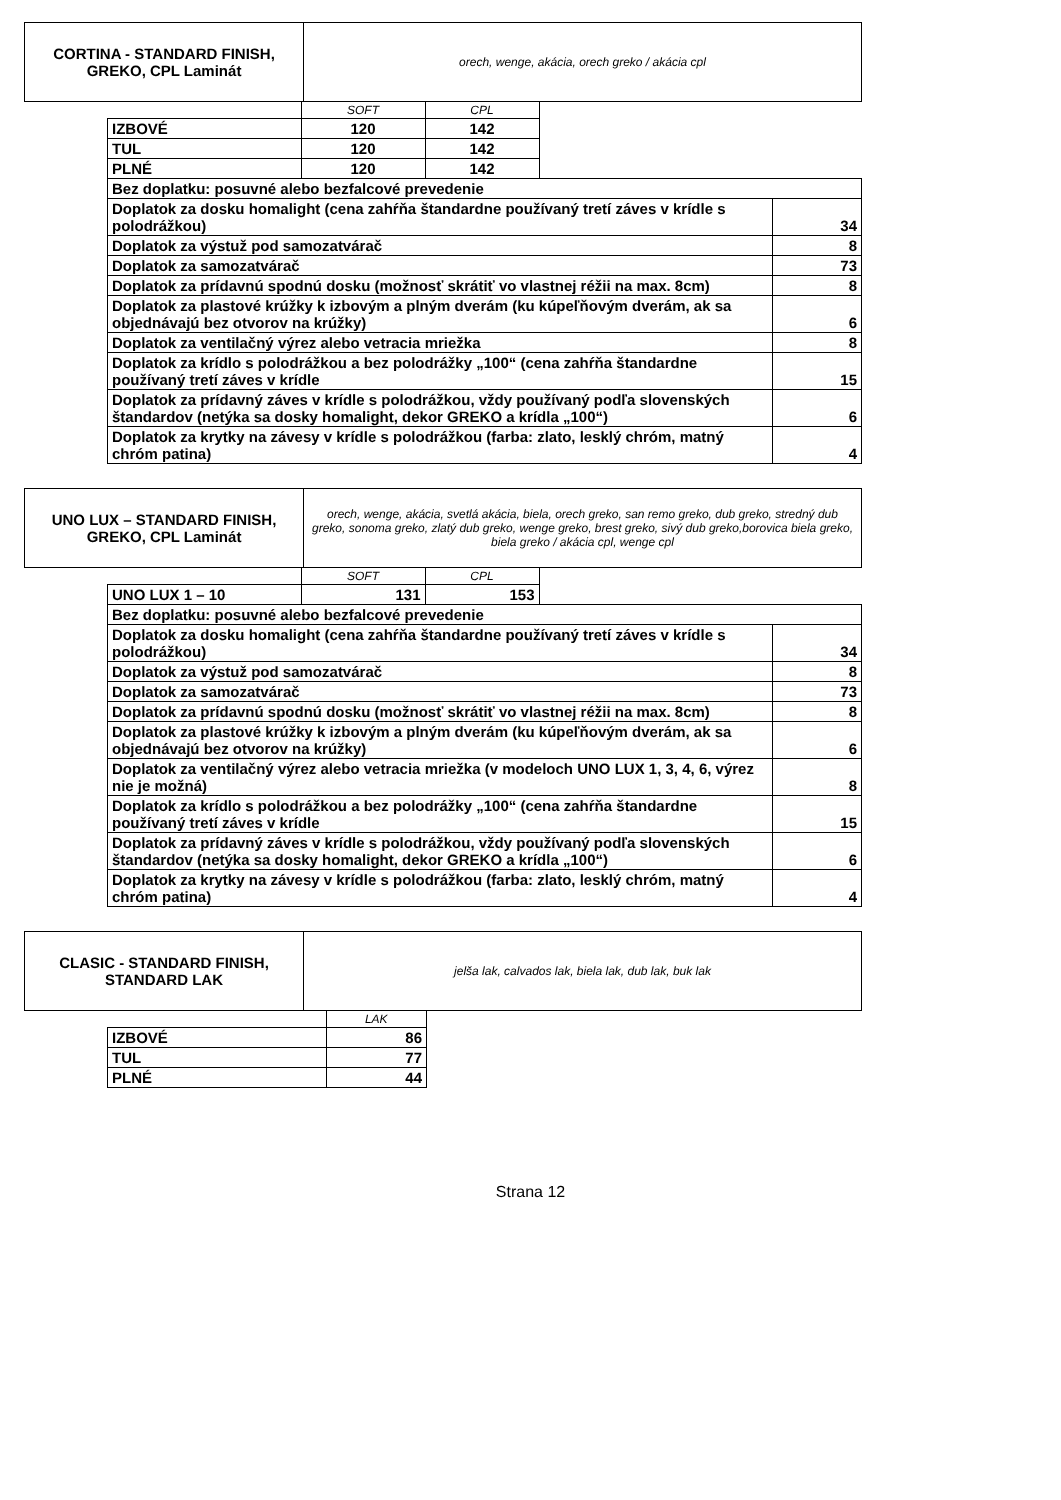| CORTINA - STANDARD FINISH, GREKO, CPL Laminát | orech, wenge, akácia, orech greko / akácia cpl |
| | SOFT | CPL | | |
| IZBOVÉ | 120 | 142 | | |
| TUL | 120 | 142 | | |
| PLNÉ | 120 | 142 | | |
| Bez doplatku: posuvné alebo bezfalcové prevedenie | | | | |
| Doplatok za dosku homalight (cena zahŕňa štandardne používaný tretí záves v krídle s polodrážkou) | | | | 34 |
| Doplatok za výstuž pod samozatvárač | | | | 8 |
| Doplatok za samozatvárač | | | | 73 |
| Doplatok za prídavnú spodnú dosku (možnosť skrátiť vo vlastnej réžii na max. 8cm) | | | | 8 |
| Doplatok za plastové krúžky k izbovým a plným dverám (ku kúpeľňovým dverám, ak sa objednávajú bez otvorov na krúžky) | | | | 6 |
| Doplatok za ventilačný výrez alebo vetracia mriežka | | | | 8 |
| Doplatok za krídlo s polodrážkou a bez polodrážky „100“ (cena zahŕňa štandardne používaný tretí záves v krídle | | | | 15 |
| Doplatok za prídavný záves v krídle s polodrážkou, vždy používaný podľa slovenských štandardov (netýka sa dosky homalight, dekor GREKO a krídla „100“) | | | | 6 |
| Doplatok za krytky na závesy v krídle s polodrážkou (farba: zlato, lesklý chróm, matný chróm patina) | | | | 4 |
| UNO LUX – STANDARD FINISH, GREKO, CPL Laminát | orech, wenge, akácia, svetlá akácia, biela, orech greko, san remo greko, dub greko, stredný dub greko, sonoma greko, zlatý dub greko, wenge greko, brest greko, sivý dub greko,borovica biela greko, biela greko / akácia cpl, wenge cpl |
| | SOFT | CPL | | |
| UNO LUX 1 – 10 | 131 | 153 | | |
| Bez doplatku: posuvné alebo bezfalcové prevedenie | | | | |
| Doplatok za dosku homalight (cena zahŕňa štandardne používaný tretí záves v krídle s polodrážkou) | | | | 34 |
| Doplatok za výstuž pod samozatvárač | | | | 8 |
| Doplatok za samozatvárač | | | | 73 |
| Doplatok za prídavnú spodnú dosku (možnosť skrátiť vo vlastnej réžii na max. 8cm) | | | | 8 |
| Doplatok za plastové krúžky k izbovým a plným dverám (ku kúpeľňovým dverám, ak sa objednávajú bez otvorov na krúžky) | | | | 6 |
| Doplatok za ventilačný výrez alebo vetracia mriežka (v modeloch UNO LUX 1, 3, 4, 6, výrez nie je možná) | | | | 8 |
| Doplatok za krídlo s polodrážkou a bez polodrážky „100“ (cena zahŕňa štandardne používaný tretí záves v krídle | | | | 15 |
| Doplatok za prídavný záves v krídle s polodrážkou, vždy používaný podľa slovenských štandardov (netýka sa dosky homalight, dekor GREKO a krídla „100“) | | | | 6 |
| Doplatok za krytky na závesy v krídle s polodrážkou (farba: zlato, lesklý chróm, matný chróm patina) | | | | 4 |
| CLASIC - STANDARD FINISH, STANDARD LAK | jelša lak, calvados lak, biela lak, dub lak, buk lak |
| | LAK |
| IZBOVÉ | 86 |
| TUL | 77 |
| PLNÉ | 44 |
Strana 12